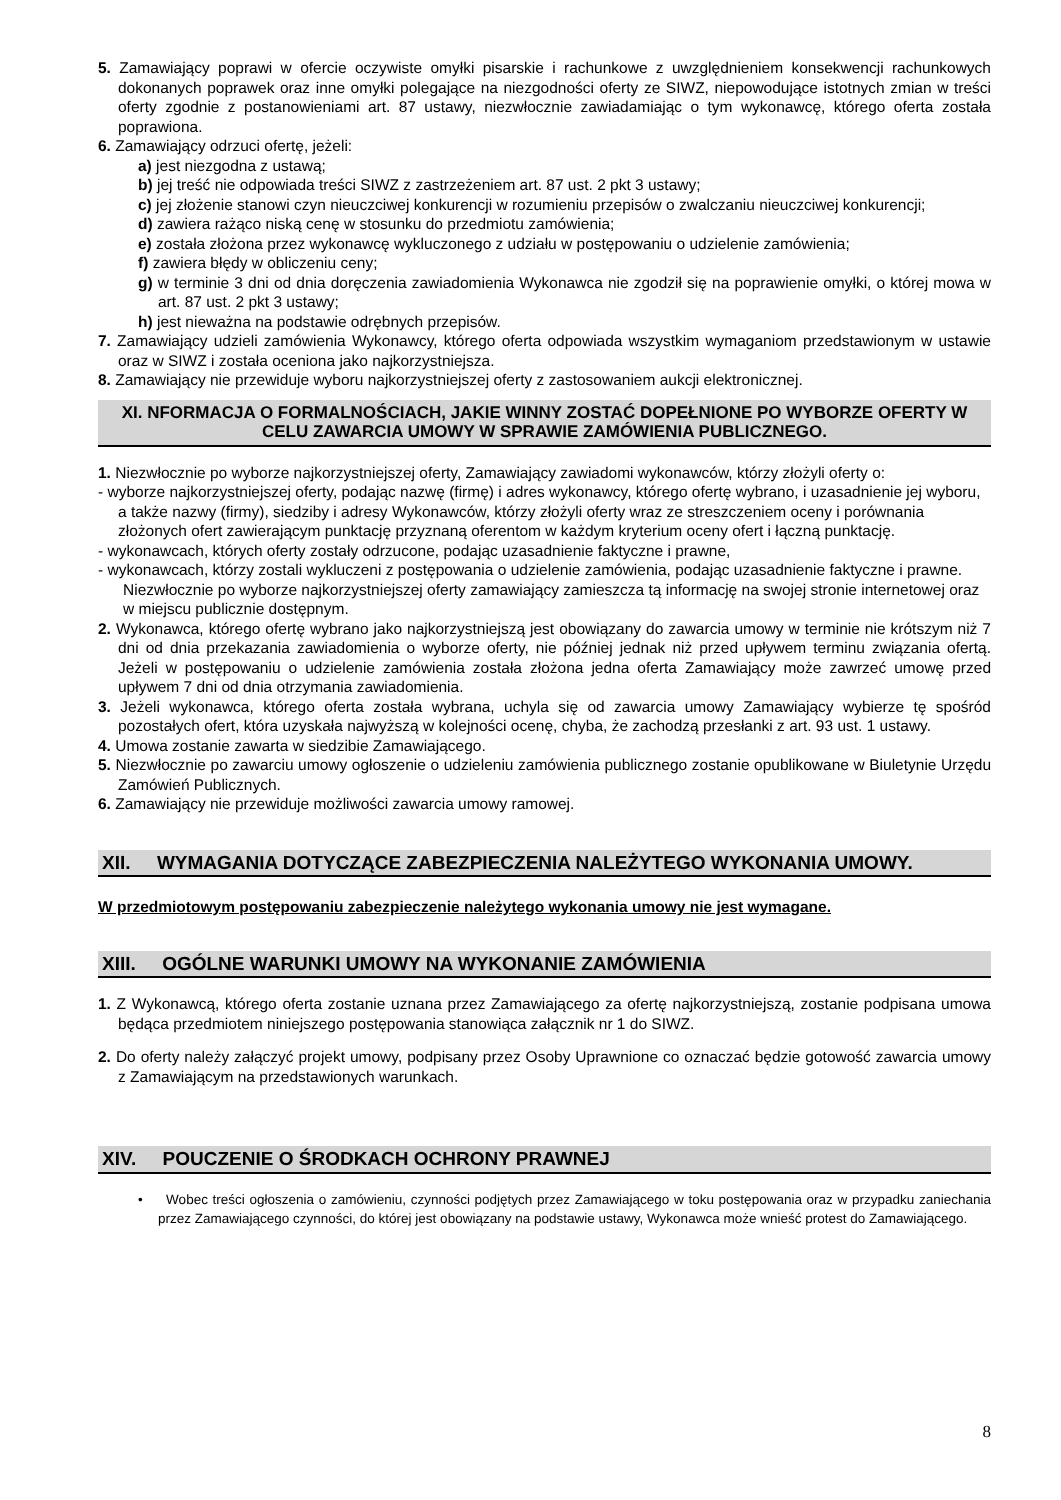5. Zamawiający poprawi w ofercie oczywiste omyłki pisarskie i rachunkowe z uwzględnieniem konsekwencji rachunkowych dokonanych poprawek oraz inne omyłki polegające na niezgodności oferty ze SIWZ, niepowodujące istotnych zmian w treści oferty zgodnie z postanowieniami art. 87 ustawy, niezwłocznie zawiadamiając o tym wykonawcę, którego oferta została poprawiona.
6. Zamawiający odrzuci ofertę, jeżeli:
a) jest niezgodna z ustawą;
b) jej treść nie odpowiada treści SIWZ z zastrzeżeniem art. 87 ust. 2 pkt 3 ustawy;
c) jej złożenie stanowi czyn nieuczciwej konkurencji w rozumieniu przepisów o zwalczaniu nieuczciwej konkurencji;
d) zawiera rażąco niską cenę w stosunku do przedmiotu zamówienia;
e) została złożona przez wykonawcę wykluczonego z udziału w postępowaniu o udzielenie zamówienia;
f) zawiera błędy w obliczeniu ceny;
g) w terminie 3 dni od dnia doręczenia zawiadomienia Wykonawca nie zgodził się na poprawienie omyłki, o której mowa w art. 87 ust. 2 pkt 3 ustawy;
h) jest nieważna na podstawie odrębnych przepisów.
7. Zamawiający udzieli zamówienia Wykonawcy, którego oferta odpowiada wszystkim wymaganiom przedstawionym w ustawie oraz w SIWZ i została oceniona jako najkorzystniejsza.
8. Zamawiający nie przewiduje wyboru najkorzystniejszej oferty z zastosowaniem aukcji elektronicznej.
XI. NFORMACJA O FORMALNOŚCIACH, JAKIE WINNY ZOSTAĆ DOPEŁNIONE PO WYBORZE OFERTY W CELU ZAWARCIA UMOWY W SPRAWIE ZAMÓWIENIA PUBLICZNEGO.
1. Niezwłocznie po wyborze najkorzystniejszej oferty, Zamawiający zawiadomi wykonawców, którzy złożyli oferty o:
- wyborze najkorzystniejszej oferty, podając nazwę (firmę) i adres wykonawcy, którego ofertę wybrano, i uzasadnienie jej wyboru, a także nazwy (firmy), siedziby i adresy Wykonawców, którzy złożyli oferty wraz ze streszczeniem oceny i porównania złożonych ofert zawierającym punktację przyznaną oferentom w każdym kryterium oceny ofert i łączną punktację.
- wykonawcach, których oferty zostały odrzucone, podając uzasadnienie faktyczne i prawne,
- wykonawcach, którzy zostali wykluczeni z postępowania o udzielenie zamówienia, podając uzasadnienie faktyczne i prawne.
Niezwłocznie po wyborze najkorzystniejszej oferty zamawiający zamieszcza tą informację na swojej stronie internetowej oraz w miejscu publicznie dostępnym.
2. Wykonawca, którego ofertę wybrano jako najkorzystniejszą jest obowiązany do zawarcia umowy w terminie nie krótszym niż 7 dni od dnia przekazania zawiadomienia o wyborze oferty, nie później jednak niż przed upływem terminu związania ofertą. Jeżeli w postępowaniu o udzielenie zamówienia została złożona jedna oferta Zamawiający może zawrzeć umowę przed upływem 7 dni od dnia otrzymania zawiadomienia.
3. Jeżeli wykonawca, którego oferta została wybrana, uchyla się od zawarcia umowy Zamawiający wybierze tę spośród pozostałych ofert, która uzyskała najwyższą w kolejności ocenę, chyba, że zachodzą przesłanki z art. 93 ust. 1 ustawy.
4. Umowa zostanie zawarta w siedzibie Zamawiającego.
5. Niezwłocznie po zawarciu umowy ogłoszenie o udzieleniu zamówienia publicznego zostanie opublikowane w Biuletynie Urzędu Zamówień Publicznych.
6. Zamawiający nie przewiduje możliwości zawarcia umowy ramowej.
XII. WYMAGANIA DOTYCZĄCE ZABEZPIECZENIA NALEŻYTEGO WYKONANIA UMOWY.
W przedmiotowym postępowaniu zabezpieczenie należytego wykonania umowy nie jest wymagane.
XIII. OGÓLNE WARUNKI UMOWY NA WYKONANIE ZAMÓWIENIA
1. Z Wykonawcą, którego oferta zostanie uznana przez Zamawiającego za ofertę najkorzystniejszą, zostanie podpisana umowa będąca przedmiotem niniejszego postępowania stanowiąca załącznik nr 1 do SIWZ.
2. Do oferty należy załączyć projekt umowy, podpisany przez Osoby Uprawnione co oznaczać będzie gotowość zawarcia umowy z Zamawiającym na przedstawionych warunkach.
XIV. POUCZENIE O ŚRODKACH OCHRONY PRAWNEJ
• Wobec treści ogłoszenia o zamówieniu, czynności podjętych przez Zamawiającego w toku postępowania oraz w przypadku zaniechania przez Zamawiającego czynności, do której jest obowiązany na podstawie ustawy, Wykonawca może wnieść protest do Zamawiającego.
8